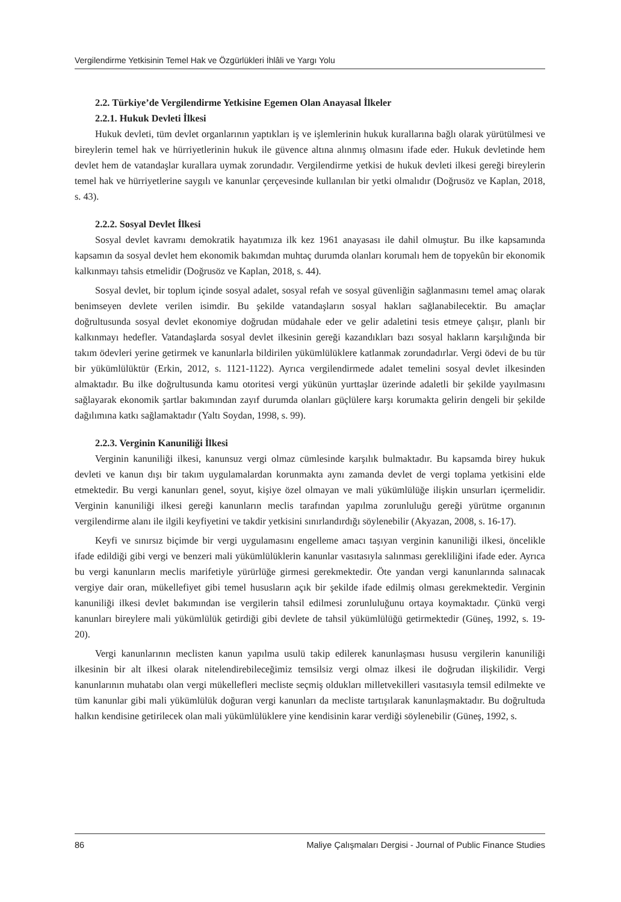Vergilendirme Yetkisinin Temel Hak ve Özgürlükleri İhlâli ve Yargı Yolu
2.2. Türkiye’de Vergilendirme Yetkisine Egemen Olan Anayasal İlkeler
2.2.1. Hukuk Devleti İlkesi
Hukuk devleti, tüm devlet organlarının yaptıkları iş ve işlemlerinin hukuk kurallarına bağlı olarak yürütülmesi ve bireylerin temel hak ve hürriyetlerinin hukuk ile güvence altına alınmış olmasını ifade eder. Hukuk devletinde hem devlet hem de vatandaşlar kurallara uymak zorundadır. Vergilendirme yetkisi de hukuk devleti ilkesi gereği bireylerin temel hak ve hürriyetlerine saygılı ve kanunlar çerçevesinde kullanılan bir yetki olmalıdır (Doğrusöz ve Kaplan, 2018, s. 43).
2.2.2. Sosyal Devlet İlkesi
Sosyal devlet kavramı demokratik hayatımıza ilk kez 1961 anayasası ile dahil olmuştur. Bu ilke kapsamında kapsamın da sosyal devlet hem ekonomik bakımdan muhtaç durumda olanları korumalı hem de topyekûn bir ekonomik kalkınmayı tahsis etmelidir (Doğrusöz ve Kaplan, 2018, s. 44).
Sosyal devlet, bir toplum içinde sosyal adalet, sosyal refah ve sosyal güvenliğin sağlanmasını temel amaç olarak benimseyen devlete verilen isimdir. Bu şekilde vatandaşların sosyal hakları sağlanabilecektir. Bu amaçlar doğrultusunda sosyal devlet ekonomiye doğrudan müdahale eder ve gelir adaletini tesis etmeye çalışır, planlı bir kalkınmayı hedefler. Vatandaşlarda sosyal devlet ilkesinin gereği kazandıkları bazı sosyal hakların karşılığında bir takım ödevleri yerine getirmek ve kanunlarla bildirilen yükümlülüklere katlanmak zorundadırlar. Vergi ödevi de bu tür bir yükümlülüktür (Erkin, 2012, s. 1121-1122). Ayrıca vergilendirmede adalet temelini sosyal devlet ilkesinden almaktadır. Bu ilke doğrultusunda kamu otoritesi vergi yükünün yurttaşlar üzerinde adaletli bir şekilde yayılmasını sağlayarak ekonomik şartlar bakımından zayıf durumda olanları güçlülere karşı korumakta gelirin dengeli bir şekilde dağılımına katkı sağlamaktadır (Yaltı Soydan, 1998, s. 99).
2.2.3. Verginin Kanuniliği İlkesi
Verginin kanuniliği ilkesi, kanunsuz vergi olmaz cümlesinde karşılık bulmaktadır. Bu kapsamda birey hukuk devleti ve kanun dışı bir takım uygulamalardan korunmakta aynı zamanda devlet de vergi toplama yetkisini elde etmektedir. Bu vergi kanunları genel, soyut, kişiye özel olmayan ve mali yükümlülüğe ilişkin unsurları içermelidir. Verginin kanuniliği ilkesi gereği kanunların meclis tarafından yapılma zorunluluğu gereği yürütme organının vergilendirme alanı ile ilgili keyfiyetini ve takdir yetkisini sınırlandırdığı söylenebilir (Akyazan, 2008, s. 16-17).
Keyfi ve sınırsız biçimde bir vergi uygulamasını engelleme amacı taşıyan verginin kanuniliği ilkesi, öncelikle ifade edildiği gibi vergi ve benzeri mali yükümlülüklerin kanunlar vasıtasıyla salınması gerekliliğini ifade eder. Ayrıca bu vergi kanunların meclis marifetiyle yürürlüğe girmesi gerekmektedir. Öte yandan vergi kanunlarında salınacak vergiye dair oran, mükellefiyet gibi temel hususların açık bir şekilde ifade edilmiş olması gerekmektedir. Verginin kanuniliği ilkesi devlet bakımından ise vergilerin tahsil edilmesi zorunluluğunu ortaya koymaktadır. Çünkü vergi kanunları bireylere mali yükümlülük getirdiği gibi devlete de tahsil yükümlülüğü getirmektedir (Güneş, 1992, s. 19-20).
Vergi kanunlarının meclisten kanun yapılma usulü takip edilerek kanunlaşması hususu vergilerin kanuniliği ilkesinin bir alt ilkesi olarak nitelendirebileceğimiz temsilsiz vergi olmaz ilkesi ile doğrudan ilişkilidir. Vergi kanunlarının muhatabı olan vergi mükellefleri mecliste seçmiş oldukları milletvekilleri vasıtasıyla temsil edilmekte ve tüm kanunlar gibi mali yükümlülük doğuran vergi kanunları da mecliste tartışılarak kanunlaşmaktadır. Bu doğrultuda halkın kendisine getirilecek olan mali yükümlülüklere yine kendisinin karar verdiği söylenebilir (Güneş, 1992, s.
86 Maliye Çalışmaları Dergisi - Journal of Public Finance Studies